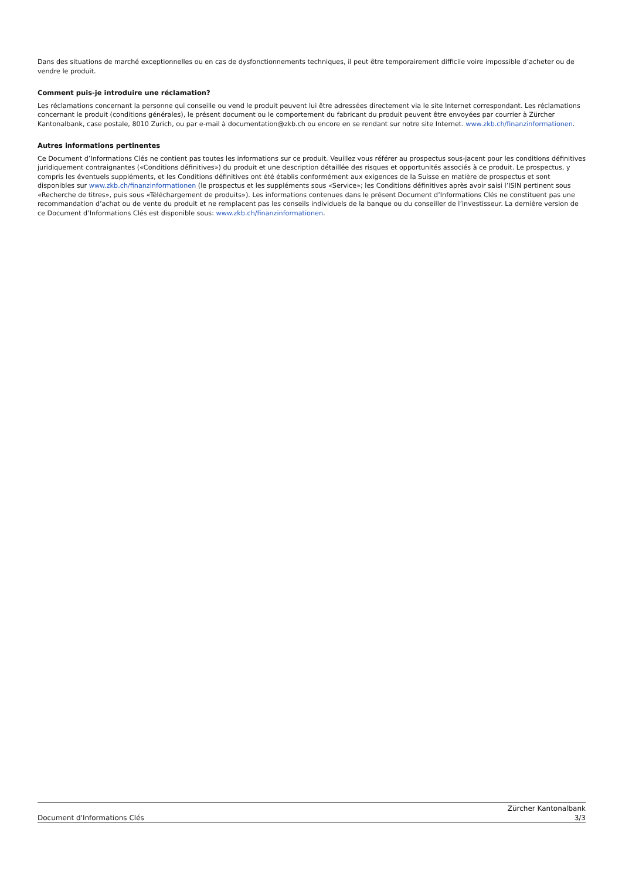Dans des situations de marché exceptionnelles ou en cas de dysfonctionnements techniques, il peut être temporairement difficile voire impossible d’acheter ou de vendre le produit.
Comment puis-je introduire une réclamation?
Les réclamations concernant la personne qui conseille ou vend le produit peuvent lui être adressées directement via le site Internet correspondant. Les réclamations concernant le produit (conditions générales), le présent document ou le comportement du fabricant du produit peuvent être envoyées par courrier à Zürcher Kantonalbank, case postale, 8010 Zurich, ou par e-mail à documentation@zkb.ch ou encore en se rendant sur notre site Internet. www.zkb.ch/finanzinformationen.
Autres informations pertinentes
Ce Document d’Informations Clés ne contient pas toutes les informations sur ce produit. Veuillez vous référer au prospectus sous-jacent pour les conditions définitives juridiquement contraignantes («Conditions définitives») du produit et une description détaillée des risques et opportunités associés à ce produit. Le prospectus, y compris les éventuels suppléments, et les Conditions définitives ont été établis conformément aux exigences de la Suisse en matière de prospectus et sont disponibles sur www.zkb.ch/finanzinformationen (le prospectus et les suppléments sous «Service»; les Conditions définitives après avoir saisi l’ISIN pertinent sous «Recherche de titres», puis sous «Téléchargement de produits»). Les informations contenues dans le présent Document d’Informations Clés ne constituent pas une recommandation d’achat ou de vente du produit et ne remplacent pas les conseils individuels de la banque ou du conseiller de l’investisseur. La dernière version de ce Document d’Informations Clés est disponible sous: www.zkb.ch/finanzinformationen.
Document d'Informations Clés
Zürcher Kantonalbank
3/3